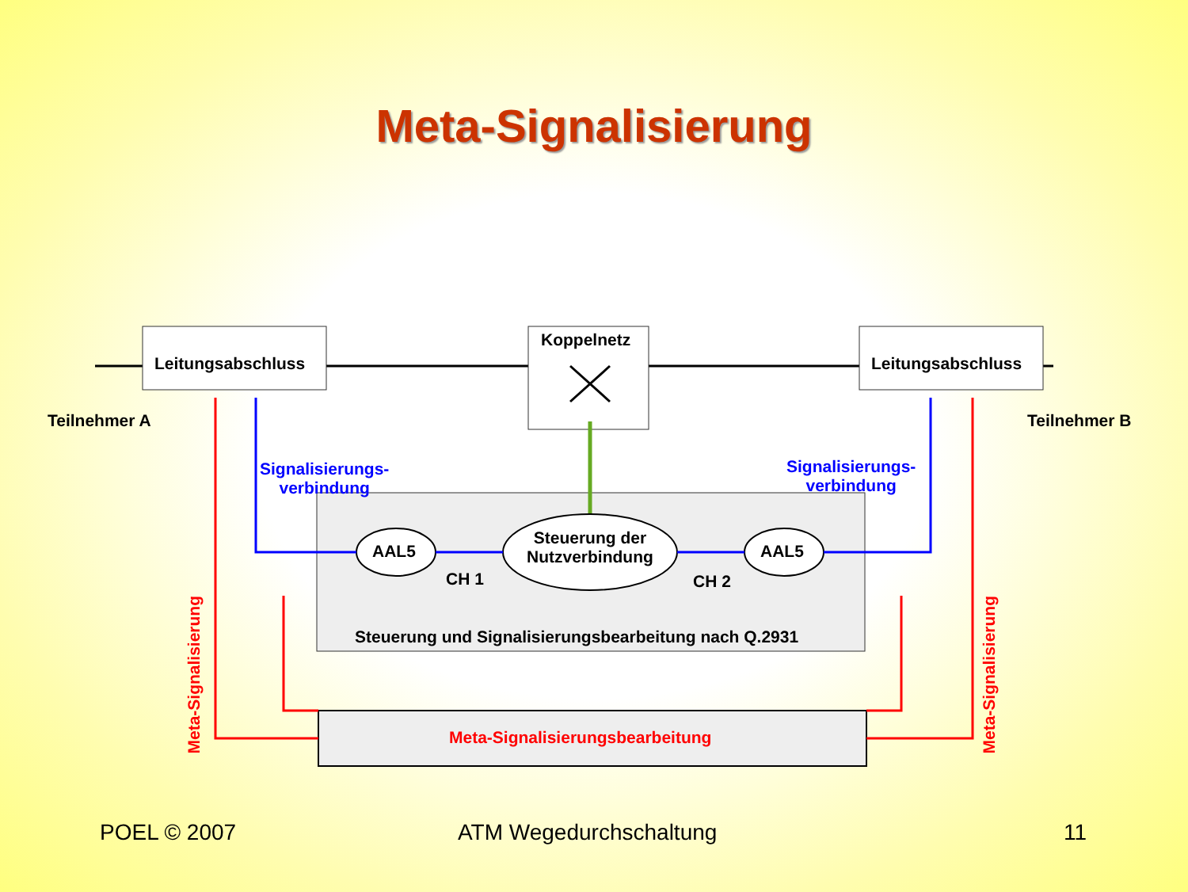Meta-Signalisierung
Leitungsabschluss Leitungsabschluss
Koppelnetz
Teilnehmer A Teilnehmer B
Signalisierungs-
verbindung
Signalisierungs-
verbindung
Meta-Signalisierung
Meta-Signalisierung
AAL5
Steuerung der
Nutzverbindung
AAL5
CH 1 CH 2
Steuerung und Signalisierungsbearbeitung nach Q.2931
Meta-Signalisierungsbearbeitung
POEL © 2007 ATM Wegedurchschaltung 11